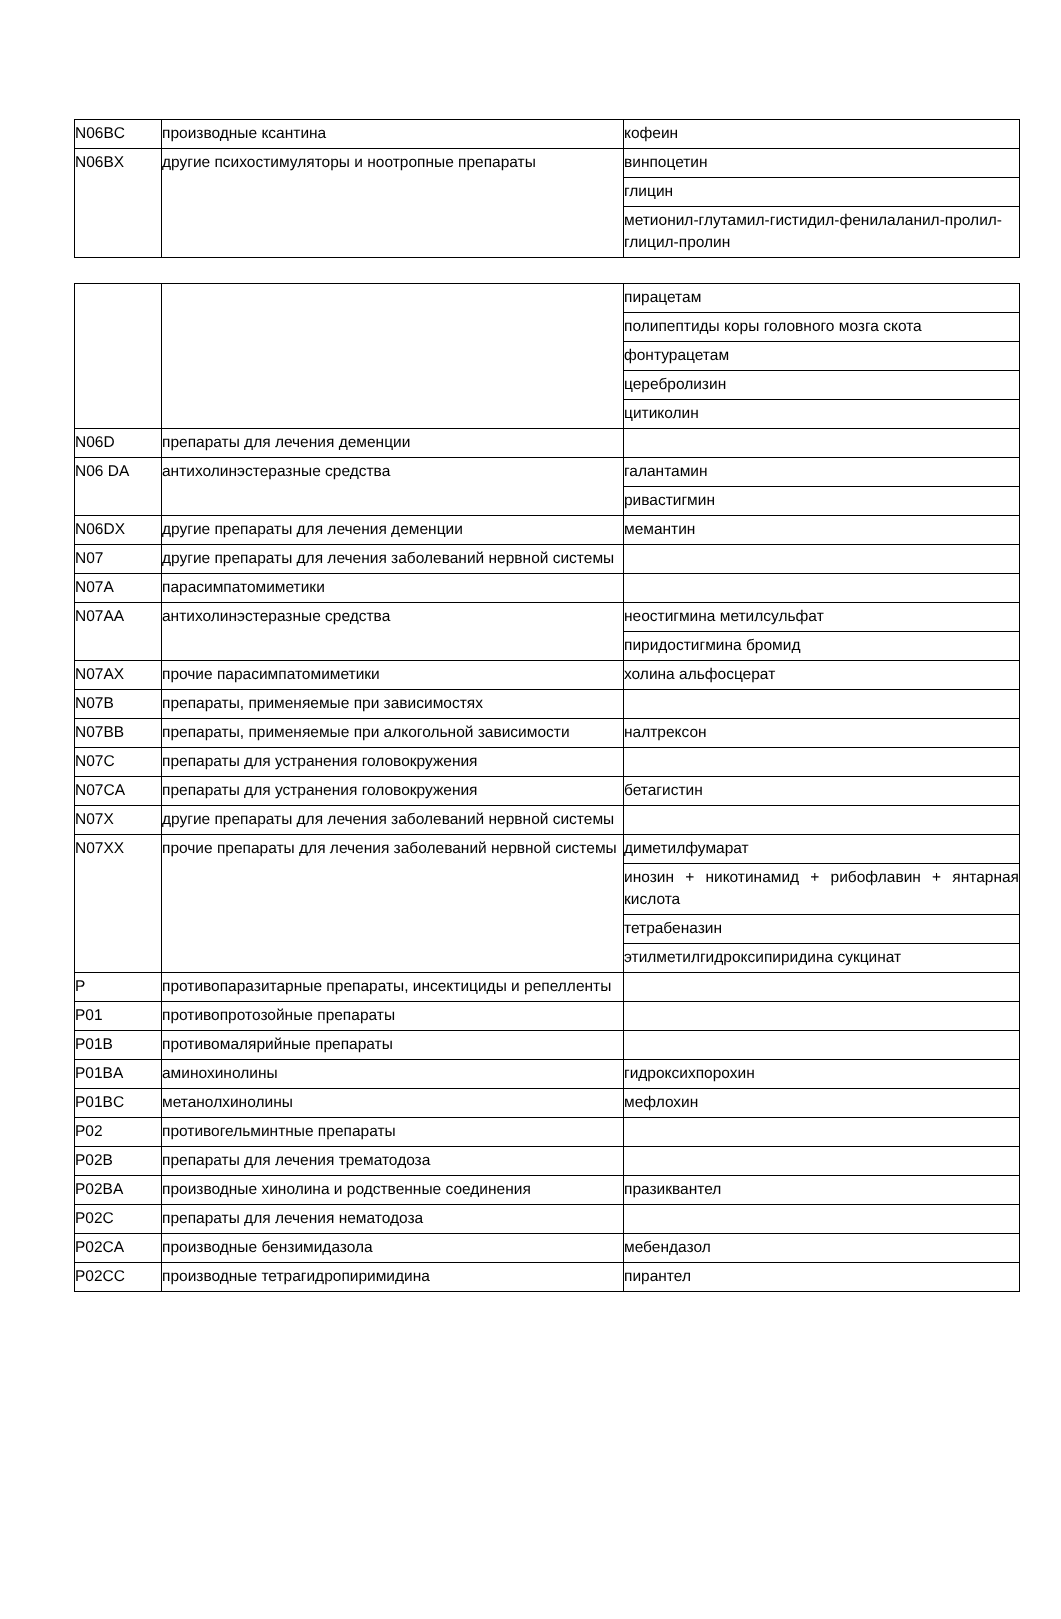| N06BC | производные ксантина | кофеин |
| N06BX | другие психостимуляторы и ноотропные препараты | винпоцетин |
| | | глицин |
| | | метионил-глутамил-гистидил-фенилаланил-пролил-глицил-пролин |
| | | пирацетам |
| | | полипептиды коры головного мозга скота |
| | | фонтурацетам |
| | | церебролизин |
| | | цитиколин |
| N06D | препараты для лечения деменции | |
| N06 DA | антихолинэстеразные средства | галантамин |
| | | ривастигмин |
| N06DX | другие препараты для лечения деменции | мемантин |
| N07 | другие препараты для лечения заболеваний нервной системы | |
| N07A | парасимпатомиметики | |
| N07AA | антихолинэстеразные средства | неостигмина метилсульфат |
| | | пиридостигмина бромид |
| N07AX | прочие парасимпатомиметики | холина альфосцерат |
| N07B | препараты, применяемые при зависимостях | |
| N07BB | препараты, применяемые при алкогольной зависимости | налтрексон |
| N07C | препараты для устранения головокружения | |
| N07CA | препараты для устранения головокружения | бетагистин |
| N07X | другие препараты для лечения заболеваний нервной системы | |
| N07XX | прочие препараты для лечения заболеваний нервной системы | диметилфумарат |
| | | инозин + никотинамид + рибофлавин + янтарная кислота |
| | | тетрабеназин |
| | | этилметилгидроксипиридина сукцинат |
| P | противопаразитарные препараты, инсектициды и репелленты | |
| P01 | противопротозойные препараты | |
| P01B | противомалярийные препараты | |
| P01BA | аминохинолины | гидроксихпорохин |
| P01BC | метанолхинолины | мефлохин |
| P02 | противогельминтные препараты | |
| P02B | препараты для лечения трематодоза | |
| P02BA | производные хинолина и родственные соединения | празиквантел |
| P02C | препараты для лечения нематодоза | |
| P02CA | производные бензимидазола | мебендазол |
| P02CC | производные тетрагидропиримидина | пирантел |